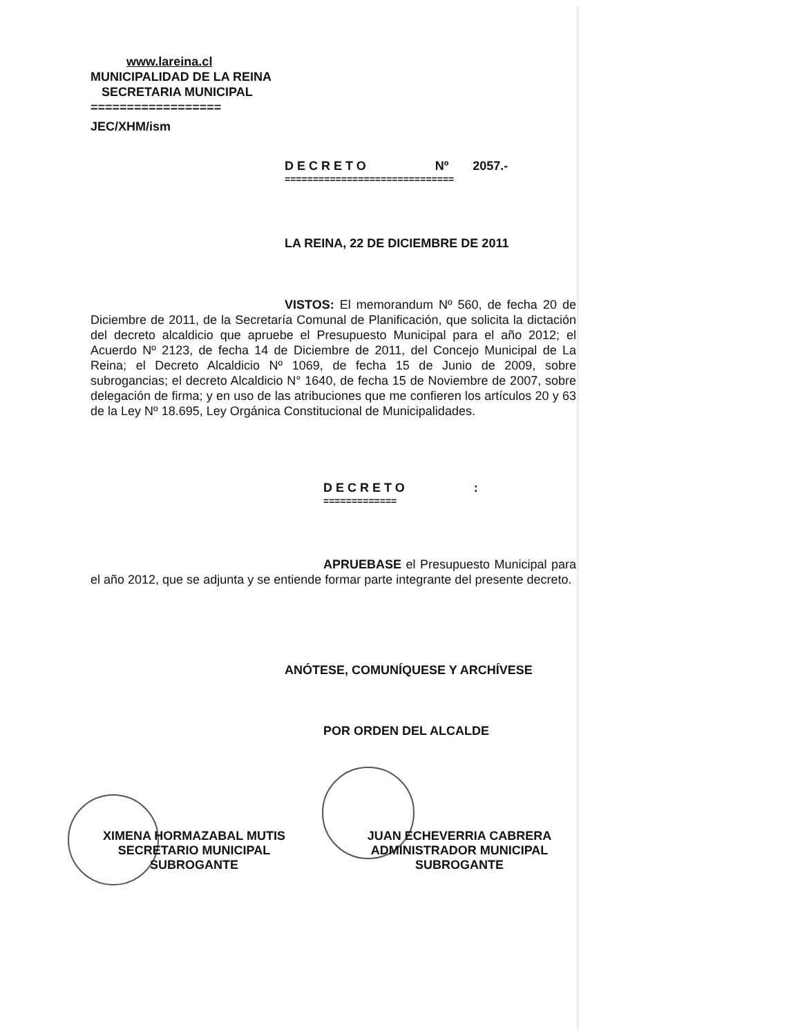www.lareina.cl
MUNICIPALIDAD DE LA REINA
SECRETARIA MUNICIPAL
==================
JEC/XHM/ism
DECRETO Nº 2057.-
==============================
LA REINA, 22 DE DICIEMBRE DE 2011
VISTOS: El memorandum Nº 560, de fecha 20 de Diciembre de 2011, de la Secretaría Comunal de Planificación, que solicita la dictación del decreto alcaldicio que apruebe el Presupuesto Municipal para el año 2012; el Acuerdo Nº 2123, de fecha 14 de Diciembre de 2011, del Concejo Municipal de La Reina; el Decreto Alcaldicio Nº 1069, de fecha 15 de Junio de 2009, sobre subrogancias; el decreto Alcaldicio N° 1640, de fecha 15 de Noviembre de 2007, sobre delegación de firma; y en uso de las atribuciones que me confieren los artículos 20 y 63 de la Ley Nº 18.695, Ley Orgánica Constitucional de Municipalidades.
DECRETO :
=============
APRUEBASE el Presupuesto Municipal para el año 2012, que se adjunta y se entiende formar parte integrante del presente decreto.
ANÓTESE, COMUNÍQUESE Y ARCHÍVESE
POR ORDEN DEL ALCALDE
XIMENA HORMAZABAL MUTIS
SECRETARIO MUNICIPAL
SUBROGANTE
JUAN ECHEVERRIA CABRERA
ADMINISTRADOR MUNICIPAL
SUBROGANTE